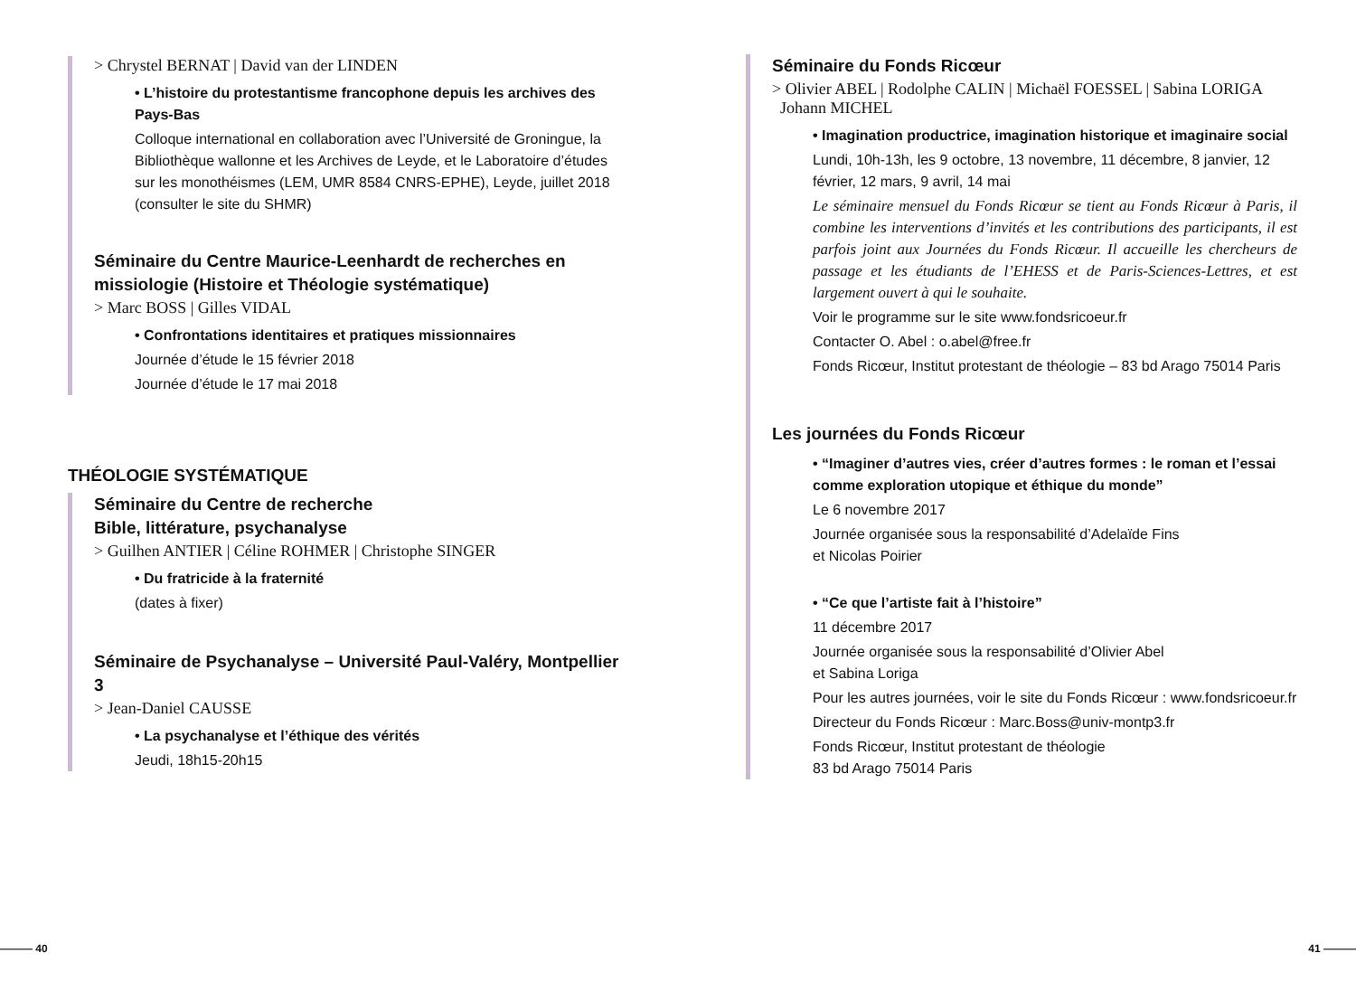> Chrystel BERNAT | David van der LINDEN
• L’histoire du protestantisme francophone depuis les archives des Pays-Bas
Colloque international en collaboration avec l’Université de Groningue, la Bibliothèque wallonne et les Archives de Leyde, et le Laboratoire d’études sur les monothéismes (LEM, UMR 8584 CNRS-EPHE), Leyde, juillet 2018 (consulter le site du SHMR)
Séminaire du Centre Maurice-Leenhardt de recherches en missiologie (Histoire et Théologie systématique)
> Marc BOSS | Gilles VIDAL
• Confrontations identitaires et pratiques missionnaires
Journée d’étude le 15 février 2018
Journée d’étude le 17 mai 2018
THÉOLOGIE SYSTÉMATIQUE
Séminaire du Centre de recherche
Bible, littérature, psychanalyse
> Guilhen ANTIER | Céline ROHMER | Christophe SINGER
• Du fratricide à la fraternité
(dates à fixer)
Séminaire de Psychanalyse – Université Paul-Valéry, Montpellier 3
> Jean-Daniel CAUSSE
• La psychanalyse et l’éthique des vérités
Jeudi, 18h15-20h15
Séminaire du Fonds Ricœur
> Olivier ABEL | Rodolphe CALIN | Michaël FOESSEL | Sabina LORIGA
Johann MICHEL
• Imagination productrice, imagination historique et imaginaire social
Lundi, 10h-13h, les 9 octobre, 13 novembre, 11 décembre, 8 janvier, 12 février, 12 mars, 9 avril, 14 mai
Le séminaire mensuel du Fonds Ricœur se tient au Fonds Ricœur à Paris, il combine les interventions d’invités et les contributions des participants, il est parfois joint aux Journées du Fonds Ricœur. Il accueille les chercheurs de passage et les étudiants de l’EHESS et de Paris-Sciences-Lettres, et est largement ouvert à qui le souhaite.
Voir le programme sur le site www.fondsricoeur.fr
Contacter O. Abel : o.abel@free.fr
Fonds Ricœur, Institut protestant de théologie – 83 bd Arago 75014 Paris
Les journées du Fonds Ricœur
• “Imaginer d’autres vies, créer d’autres formes : le roman et l’essai comme exploration utopique et éthique du monde”
Le 6 novembre 2017
Journée organisée sous la responsabilité d’Adelaïde Fins
et Nicolas Poirier
• “Ce que l’artiste fait à l’histoire”
11 décembre 2017
Journée organisée sous la responsabilité d’Olivier Abel
et Sabina Loriga
Pour les autres journées, voir le site du Fonds Ricœur : www.fondsricoeur.fr
Directeur du Fonds Ricœur : Marc.Boss@univ-montp3.fr
Fonds Ricœur, Institut protestant de théologie
83 bd Arago 75014 Paris
——— 40 41 ———